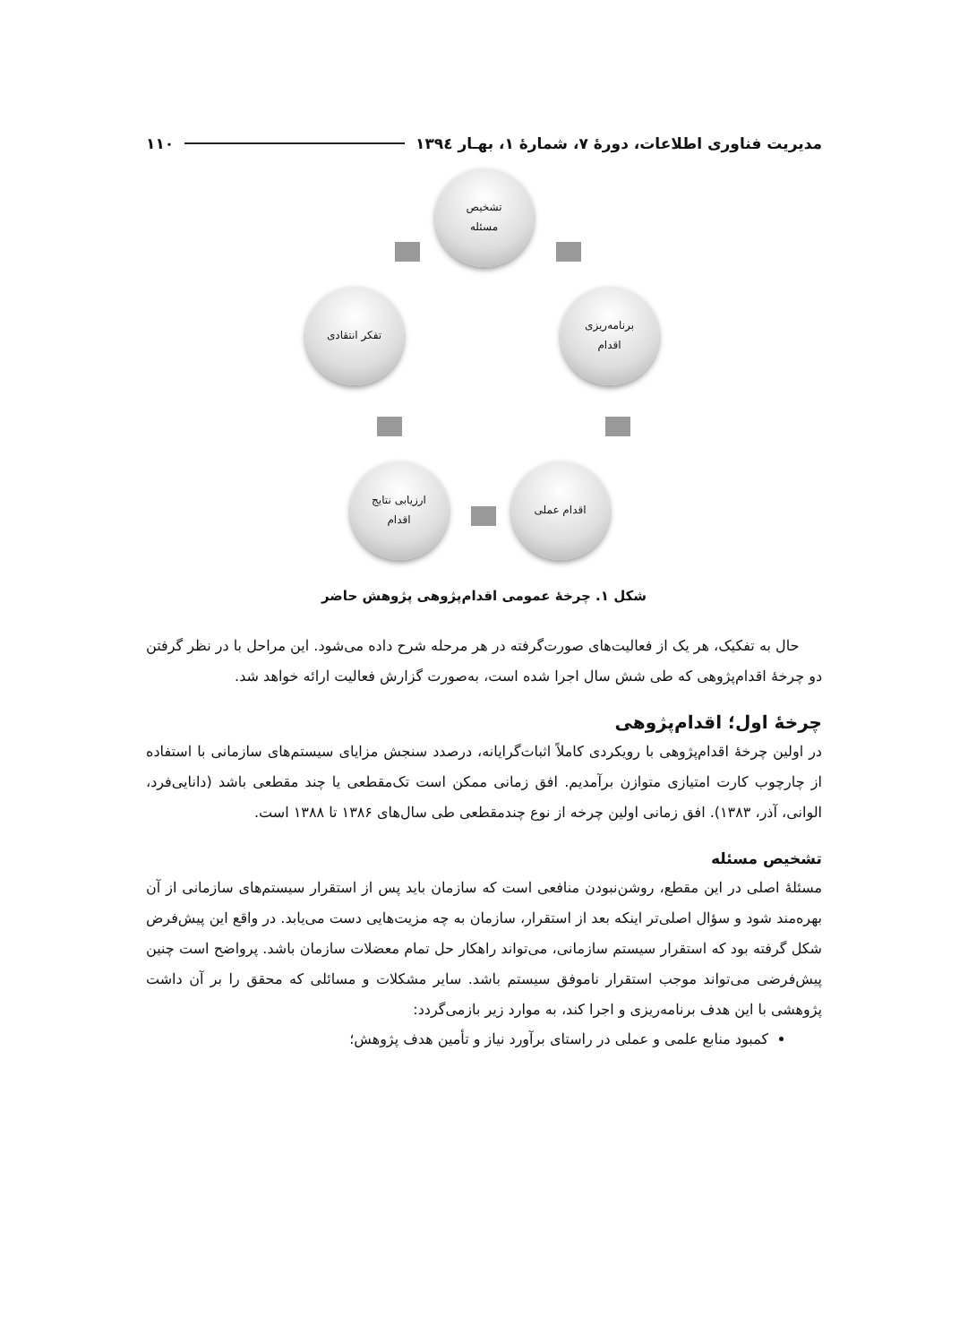مدیریت فناوری اطلاعات، دورهٔ ۷، شمارهٔ ۱، بهـار ۱۳۹٤ ۱۱۰
تشخیص
مسئله
برنامه‌ریزی
اقدام
اقدام عملی
ارزیابی نتایج
اقدام
تفکر انتقادی
شکل ۱. چرخهٔ عمومی اقدام‌پژوهی پژوهش حاضر
حال به تفکیک، هر یک از فعالیت‌های صورت‌گرفته در هر مرحله شرح داده می‌شود. این مراحل با در نظر گرفتن دو چرخهٔ اقدام‌پژوهی که طی شش سال اجرا شده است، به‌صورت گزارش فعالیت ارائه خواهد شد.
چرخهٔ اول؛ اقدام‌پژوهی
در اولین چرخهٔ اقدام‌پژوهی با رویکردی کاملاً اثبات‌گرایانه، درصدد سنجش مزایای سیستم‌های سازمانی با استفاده از چارچوب کارت امتیازی متوازن برآمدیم. افق زمانی ممکن است تک‌مقطعی یا چند مقطعی باشد (دانایی‌فرد، الوانی، آذر، ۱۳۸۳). افق زمانی اولین چرخه از نوع چندمقطعی طی سال‌های ۱۳۸۶ تا ۱۳۸۸ است.
تشخیص مسئله
مسئلهٔ اصلی در این مقطع، روشن‌نبودن منافعی است که سازمان باید پس از استقرار سیستم‌های سازمانی از آن بهره‌مند شود و سؤال اصلی‌تر اینکه بعد از استقرار، سازمان به چه مزیت‌هایی دست می‌یابد. در واقع این پیش‌فرض شکل گرفته بود که استقرار سیستم سازمانی، می‌تواند راهکار حل تمام معضلات سازمان باشد. پرواضح است چنین پیش‌فرضی می‌تواند موجب استقرار ناموفق سیستم باشد. سایر مشکلات و مسائلی که محقق را بر آن داشت پژوهشی با این هدف برنامه‌ریزی و اجرا کند، به موارد زیر بازمی‌گردد:
کمبود منابع علمی و عملی در راستای برآورد نیاز و تأمین هدف پژوهش؛